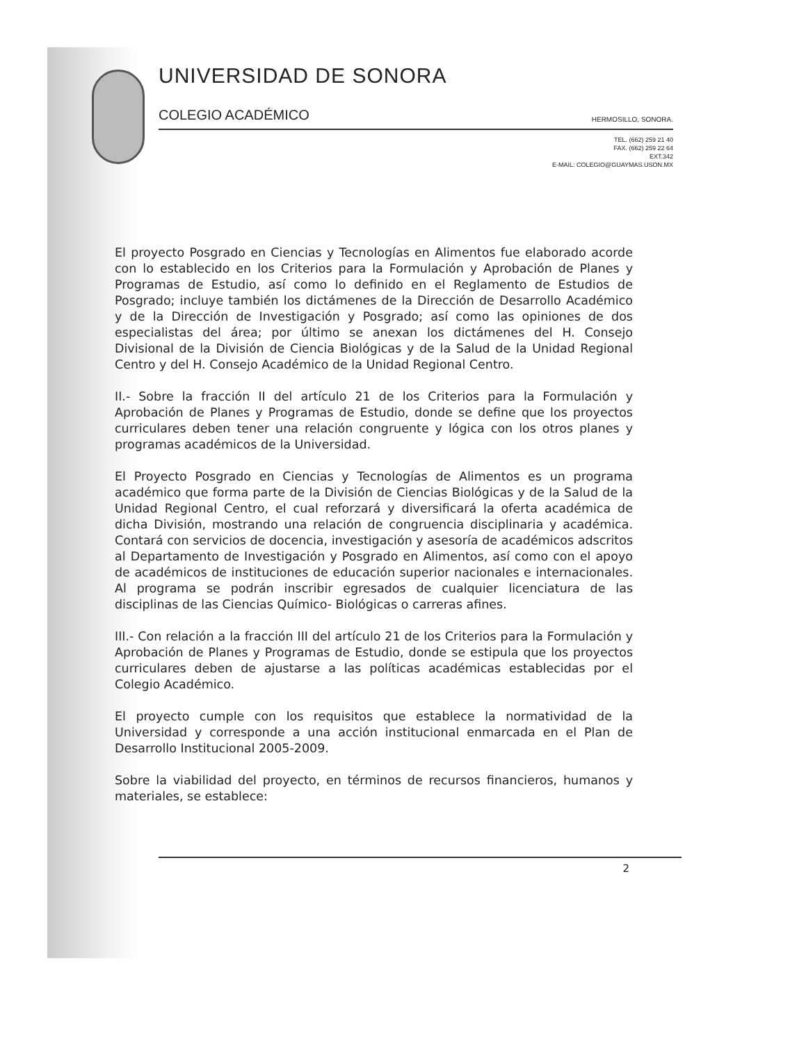UNIVERSIDAD DE SONORA
COLEGIO ACADÉMICO HERMOSILLO, SONORA.
TEL. (662) 259 21 40
FAX. (662) 259 22 64
EXT.342
E-MAIL: COLEGIO@GUAYMAS.USON.MX
El proyecto Posgrado en Ciencias y Tecnologías en Alimentos fue elaborado acorde con lo establecido en los Criterios para la Formulación y Aprobación de Planes y Programas de Estudio, así como lo definido en el Reglamento de Estudios de Posgrado; incluye también los dictámenes de la Dirección de Desarrollo Académico y de la Dirección de Investigación y Posgrado; así como las opiniones de dos especialistas del área; por último se anexan los dictámenes del H. Consejo Divisional de la División de Ciencia Biológicas y de la Salud de la Unidad Regional Centro y del H. Consejo Académico de la Unidad Regional Centro.
II.- Sobre la fracción II del artículo 21 de los Criterios para la Formulación y Aprobación de Planes y Programas de Estudio, donde se define que los proyectos curriculares deben tener una relación congruente y lógica con los otros planes y programas académicos de la Universidad.
El Proyecto Posgrado en Ciencias y Tecnologías de Alimentos es un programa académico que forma parte de la División de Ciencias Biológicas y de la Salud de la Unidad Regional Centro, el cual reforzará y diversificará la oferta académica de dicha División, mostrando una relación de congruencia disciplinaria y académica. Contará con servicios de docencia, investigación y asesoría de académicos adscritos al Departamento de Investigación y Posgrado en Alimentos, así como con el apoyo de académicos de instituciones de educación superior nacionales e internacionales. Al programa se podrán inscribir egresados de cualquier licenciatura de las disciplinas de las Ciencias Químico- Biológicas o carreras afines.
III.- Con relación a la fracción III del artículo 21 de los Criterios para la Formulación y Aprobación de Planes y Programas de Estudio, donde se estipula que los proyectos curriculares deben de ajustarse a las políticas académicas establecidas por el Colegio Académico.
El proyecto cumple con los requisitos que establece la normatividad de la Universidad y corresponde a una acción institucional enmarcada en el Plan de Desarrollo Institucional 2005-2009.
Sobre la viabilidad del proyecto, en términos de recursos financieros, humanos y materiales, se establece:
2